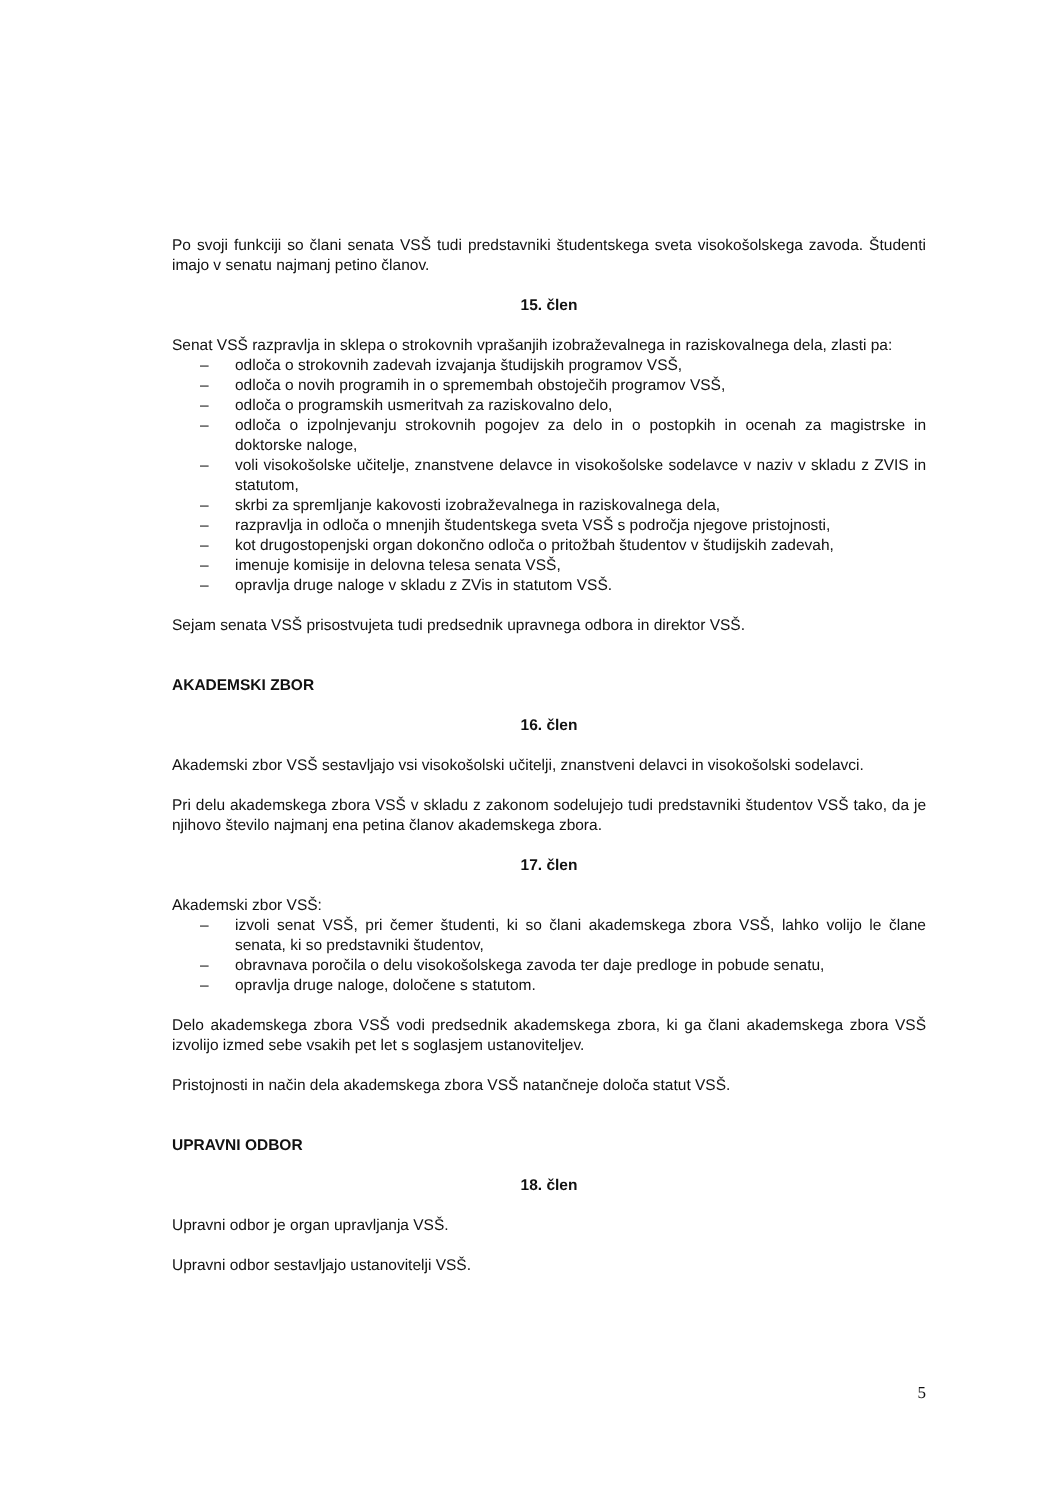Po svoji funkciji so člani senata VSŠ tudi predstavniki študentskega sveta visokošolskega zavoda. Študenti imajo v senatu najmanj petino članov.
15. člen
Senat VSŠ razpravlja in sklepa o strokovnih vprašanjih izobraževalnega in raziskovalnega dela, zlasti pa:
– odloča o strokovnih zadevah izvajanja študijskih programov VSŠ,
– odloča o novih programih in o spremembah obstoječih programov VSŠ,
– odloča o programskih usmeritvah za raziskovalno delo,
– odloča o izpolnjevanju strokovnih pogojev za delo in o postopkih in ocenah za magistrske in doktorske naloge,
– voli visokošolske učitelje, znanstvene delavce in visokošolske sodelavce v naziv v skladu z ZVIS in statutom,
– skrbi za spremljanje kakovosti izobraževalnega in raziskovalnega dela,
– razpravlja in odloča o mnenjih študentskega sveta VSŠ s področja njegove pristojnosti,
– kot drugostopenjski organ dokončno odloča o pritožbah študentov v študijskih zadevah,
– imenuje komisije in delovna telesa senata VSŠ,
– opravlja druge naloge v skladu z ZVis in statutom VSŠ.
Sejam senata VSŠ prisostvujeta tudi predsednik upravnega odbora in direktor VSŠ.
AKADEMSKI ZBOR
16. člen
Akademski zbor VSŠ sestavljajo vsi visokošolski učitelji, znanstveni delavci in visokošolski sodelavci.
Pri delu akademskega zbora VSŠ v skladu z zakonom sodelujejo tudi predstavniki študentov VSŠ tako, da je njihovo število najmanj ena petina članov akademskega zbora.
17. člen
Akademski zbor VSŠ:
– izvoli senat VSŠ, pri čemer študenti, ki so člani akademskega zbora VSŠ, lahko volijo le člane senata, ki so predstavniki študentov,
– obravnava poročila o delu visokošolskega zavoda ter daje predloge in pobude senatu,
– opravlja druge naloge, določene s statutom.
Delo akademskega zbora VSŠ vodi predsednik akademskega zbora, ki ga člani akademskega zbora VSŠ izvolijo izmed sebe vsakih pet let s soglasjem ustanoviteljev.
Pristojnosti in način dela akademskega zbora VSŠ natančneje določa statut VSŠ.
UPRAVNI ODBOR
18. člen
Upravni odbor je organ upravljanja VSŠ.
Upravni odbor sestavljajo ustanovitelji VSŠ.
5